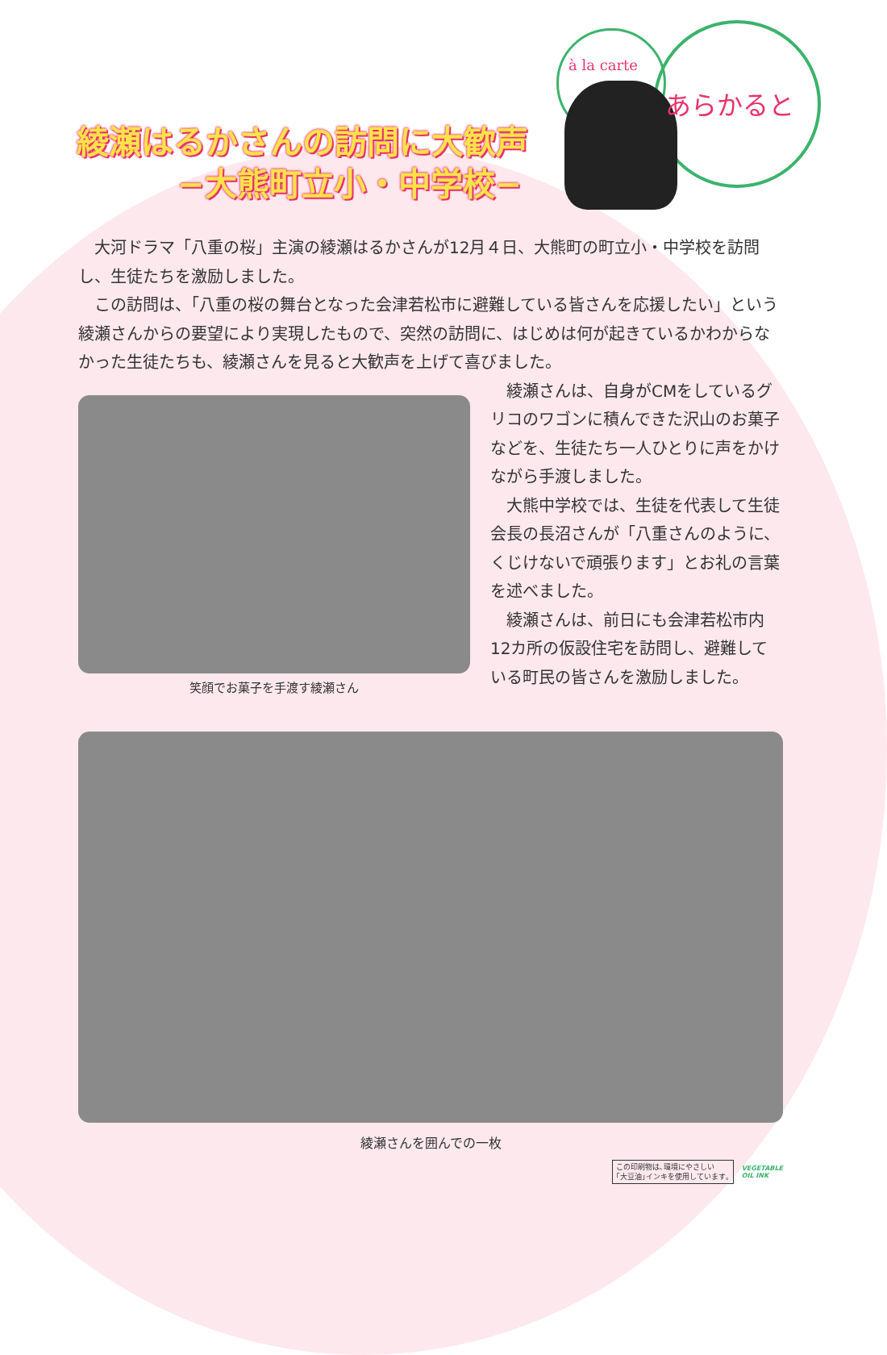綾瀬はるかさんの訪問に大歓声
−大熊町立小・中学校−
à la carte
あらかると
大河ドラマ「八重の桜」主演の綾瀬はるかさんが12月４日、大熊町の町立小・中学校を訪問し、生徒たちを激励しました。
この訪問は、「八重の桜の舞台となった会津若松市に避難している皆さんを応援したい」という綾瀬さんからの要望により実現したもので、突然の訪問に、はじめは何が起きているかわからなかった生徒たちも、綾瀬さんを見ると大歓声を上げて喜びました。
笑顔でお菓子を手渡す綾瀬さん
綾瀬さんは、自身がCMをしているグリコのワゴンに積んできた沢山のお菓子などを、生徒たち一人ひとりに声をかけながら手渡しました。
大熊中学校では、生徒を代表して生徒会長の長沼さんが「八重さんのように、くじけないで頑張ります」とお礼の言葉を述べました。
綾瀬さんは、前日にも会津若松市内12カ所の仮設住宅を訪問し、避難している町民の皆さんを激励しました。
綾瀬さんを囲んでの一枚
この印刷物は､環境にやさしい
｢大豆油｣インキを使用しています｡
VEGETABLE
OIL INK